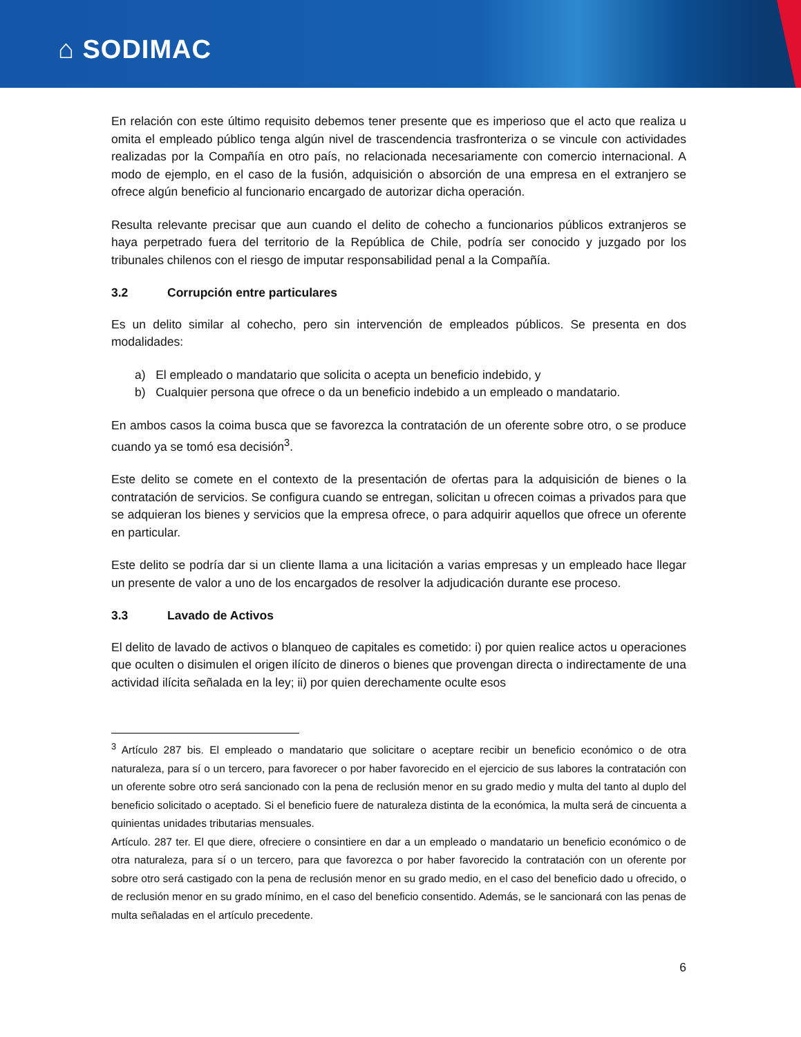⌂ SODIMAC
En relación con este último requisito debemos tener presente que es imperioso que el acto que realiza u omita el empleado público tenga algún nivel de trascendencia trasfronteriza o se vincule con actividades realizadas por la Compañía en otro país, no relacionada necesariamente con comercio internacional. A modo de ejemplo, en el caso de la fusión, adquisición o absorción de una empresa en el extranjero se ofrece algún beneficio al funcionario encargado de autorizar dicha operación.
Resulta relevante precisar que aun cuando el delito de cohecho a funcionarios públicos extranjeros se haya perpetrado fuera del territorio de la República de Chile, podría ser conocido y juzgado por los tribunales chilenos con el riesgo de imputar responsabilidad penal a la Compañía.
3.2 Corrupción entre particulares
Es un delito similar al cohecho, pero sin intervención de empleados públicos. Se presenta en dos modalidades:
a) El empleado o mandatario que solicita o acepta un beneficio indebido, y
b) Cualquier persona que ofrece o da un beneficio indebido a un empleado o mandatario.
En ambos casos la coima busca que se favorezca la contratación de un oferente sobre otro, o se produce cuando ya se tomó esa decisión<sup>3</sup>.
Este delito se comete en el contexto de la presentación de ofertas para la adquisición de bienes o la contratación de servicios. Se configura cuando se entregan, solicitan u ofrecen coimas a privados para que se adquieran los bienes y servicios que la empresa ofrece, o para adquirir aquellos que ofrece un oferente en particular.
Este delito se podría dar si un cliente llama a una licitación a varias empresas y un empleado hace llegar un presente de valor a uno de los encargados de resolver la adjudicación durante ese proceso.
3.3 Lavado de Activos
El delito de lavado de activos o blanqueo de capitales es cometido: i) por quien realice actos u operaciones que oculten o disimulen el origen ilícito de dineros o bienes que provengan directa o indirectamente de una actividad ilícita señalada en la ley; ii) por quien derechamente oculte esos
<sup>3</sup> Artículo 287 bis. El empleado o mandatario que solicitare o aceptare recibir un beneficio económico o de otra naturaleza, para sí o un tercero, para favorecer o por haber favorecido en el ejercicio de sus labores la contratación con un oferente sobre otro será sancionado con la pena de reclusión menor en su grado medio y multa del tanto al duplo del beneficio solicitado o aceptado. Si el beneficio fuere de naturaleza distinta de la económica, la multa será de cincuenta a quinientas unidades tributarias mensuales.
Artículo. 287 ter. El que diere, ofreciere o consintiere en dar a un empleado o mandatario un beneficio económico o de otra naturaleza, para sí o un tercero, para que favorezca o por haber favorecido la contratación con un oferente por sobre otro será castigado con la pena de reclusión menor en su grado medio, en el caso del beneficio dado u ofrecido, o de reclusión menor en su grado mínimo, en el caso del beneficio consentido. Además, se le sancionará con las penas de multa señaladas en el artículo precedente.
6